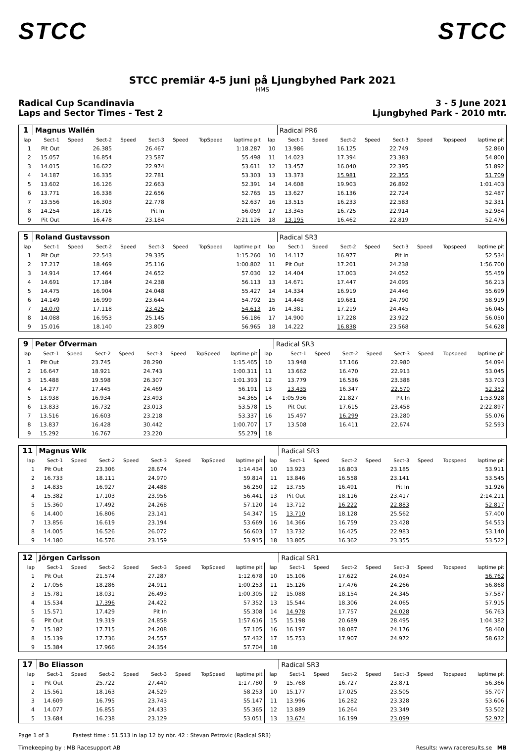STCC STCC
STCC premiär 4-5 juni på Ljungbyhed Park 2021
HMS
Radical Cup Scandinavia
Laps and Sector Times - Test 2
3 - 5 June 2021
Ljungbyhed Park - 2010 mtr.
| 1 | Magnus Wallén | | | | | | | | | Radical PR6 | | | | | | | |
| lap | Sect-1 | Speed | Sect-2 | Speed | Sect-3 | Speed | TopSpeed | laptime pit | lap | Sect-1 | Speed | Sect-2 | Speed | Sect-3 | Speed | Topspeed | laptime pit |
| 1 | Pit Out | | 26.385 | | 26.467 | | | 1:18.287 | 10 | 13.986 | | 16.125 | | 22.749 | | | 52.860 |
| 2 | 15.057 | | 16.854 | | 23.587 | | | 55.498 | 11 | 14.023 | | 17.394 | | 23.383 | | | 54.800 |
| 3 | 14.015 | | 16.622 | | 22.974 | | | 53.611 | 12 | 13.457 | | 16.040 | | 22.395 | | | 51.892 |
| 4 | 14.187 | | 16.335 | | 22.781 | | | 53.303 | 13 | 13.373 | | 15.981 | | 22.355 | | | 51.709 |
| 5 | 13.602 | | 16.126 | | 22.663 | | | 52.391 | 14 | 14.608 | | 19.903 | | 26.892 | | | 1:01.403 |
| 6 | 13.771 | | 16.338 | | 22.656 | | | 52.765 | 15 | 13.627 | | 16.136 | | 22.724 | | | 52.487 |
| 7 | 13.556 | | 16.303 | | 22.778 | | | 52.637 | 16 | 13.515 | | 16.233 | | 22.583 | | | 52.331 |
| 8 | 14.254 | | 18.716 | | Pit In | | | 56.059 | 17 | 13.345 | | 16.725 | | 22.914 | | | 52.984 |
| 9 | Pit Out | | 16.478 | | 23.184 | | | 2:21.126 | 18 | 13.195 | | 16.462 | | 22.819 | | | 52.476 |
| 5 | Roland Gustavsson | | | | | | | | | Radical SR3 | | | | | | | |
| lap | Sect-1 | Speed | Sect-2 | Speed | Sect-3 | Speed | TopSpeed | laptime pit | lap | Sect-1 | Speed | Sect-2 | Speed | Sect-3 | Speed | Topspeed | laptime pit |
| 1 | Pit Out | | 22.543 | | 29.335 | | | 1:15.260 | 10 | 14.117 | | 16.977 | | Pit In | | | 52.534 |
| 2 | 17.217 | | 18.469 | | 25.116 | | | 1:00.802 | 11 | Pit Out | | 17.201 | | 24.238 | | | 1:56.700 |
| 3 | 14.914 | | 17.464 | | 24.652 | | | 57.030 | 12 | 14.404 | | 17.003 | | 24.052 | | | 55.459 |
| 4 | 14.691 | | 17.184 | | 24.238 | | | 56.113 | 13 | 14.671 | | 17.447 | | 24.095 | | | 56.213 |
| 5 | 14.475 | | 16.904 | | 24.048 | | | 55.427 | 14 | 14.334 | | 16.919 | | 24.446 | | | 55.699 |
| 6 | 14.149 | | 16.999 | | 23.644 | | | 54.792 | 15 | 14.448 | | 19.681 | | 24.790 | | | 58.919 |
| 7 | 14.070 | | 17.118 | | 23.425 | | | 54.613 | 16 | 14.381 | | 17.219 | | 24.445 | | | 56.045 |
| 8 | 14.088 | | 16.953 | | 25.145 | | | 56.186 | 17 | 14.900 | | 17.228 | | 23.922 | | | 56.050 |
| 9 | 15.016 | | 18.140 | | 23.809 | | | 56.965 | 18 | 14.222 | | 16.838 | | 23.568 | | | 54.628 |
| 9 | Peter Öfverman | | | | | | | | | Radical SR3 | | | | | | | |
| lap | Sect-1 | Speed | Sect-2 | Speed | Sect-3 | Speed | TopSpeed | laptime pit | lap | Sect-1 | Speed | Sect-2 | Speed | Sect-3 | Speed | Topspeed | laptime pit |
| 1 | Pit Out | | 23.745 | | 28.290 | | | 1:15.465 | 10 | 13.948 | | 17.166 | | 22.980 | | | 54.094 |
| 2 | 16.647 | | 18.921 | | 24.743 | | | 1:00.311 | 11 | 13.662 | | 16.470 | | 22.913 | | | 53.045 |
| 3 | 15.488 | | 19.598 | | 26.307 | | | 1:01.393 | 12 | 13.779 | | 16.536 | | 23.388 | | | 53.703 |
| 4 | 14.277 | | 17.445 | | 24.469 | | | 56.191 | 13 | 13.435 | | 16.347 | | 22.570 | | | 52.352 |
| 5 | 13.938 | | 16.934 | | 23.493 | | | 54.365 | 14 | 1:05.936 | | 21.827 | | Pit In | | | 1:53.928 |
| 6 | 13.833 | | 16.732 | | 23.013 | | | 53.578 | 15 | Pit Out | | 17.615 | | 23.458 | | | 2:22.897 |
| 7 | 13.516 | | 16.603 | | 23.218 | | | 53.337 | 16 | 15.497 | | 16.299 | | 23.280 | | | 55.076 |
| 8 | 13.837 | | 16.428 | | 30.442 | | | 1:00.707 | 17 | 13.508 | | 16.411 | | 22.674 | | | 52.593 |
| 9 | 15.292 | | 16.767 | | 23.220 | | | 55.279 | 18 | | | | | | | | |
| 11 | Magnus Wik | | | | | | | | | Radical SR3 | | | | | | | |
| lap | Sect-1 | Speed | Sect-2 | Speed | Sect-3 | Speed | TopSpeed | laptime pit | lap | Sect-1 | Speed | Sect-2 | Speed | Sect-3 | Speed | Topspeed | laptime pit |
| 1 | Pit Out | | 23.306 | | 28.674 | | | 1:14.434 | 10 | 13.923 | | 16.803 | | 23.185 | | | 53.911 |
| 2 | 16.733 | | 18.111 | | 24.970 | | | 59.814 | 11 | 13.846 | | 16.558 | | 23.141 | | | 53.545 |
| 3 | 14.835 | | 16.927 | | 24.488 | | | 56.250 | 12 | 13.755 | | 16.491 | | Pit In | | | 51.926 |
| 4 | 15.382 | | 17.103 | | 23.956 | | | 56.441 | 13 | Pit Out | | 18.116 | | 23.417 | | | 2:14.211 |
| 5 | 15.360 | | 17.492 | | 24.268 | | | 57.120 | 14 | 13.712 | | 16.222 | | 22.883 | | | 52.817 |
| 6 | 14.400 | | 16.806 | | 23.141 | | | 54.347 | 15 | 13.710 | | 18.128 | | 25.562 | | | 57.400 |
| 7 | 13.856 | | 16.619 | | 23.194 | | | 53.669 | 16 | 14.366 | | 16.759 | | 23.428 | | | 54.553 |
| 8 | 14.005 | | 16.526 | | 26.072 | | | 56.603 | 17 | 13.732 | | 16.425 | | 22.983 | | | 53.140 |
| 9 | 14.180 | | 16.576 | | 23.159 | | | 53.915 | 18 | 13.805 | | 16.362 | | 23.355 | | | 53.522 |
| 12 | Jörgen Carlsson | | | | | | | | | Radical SR1 | | | | | | | |
| lap | Sect-1 | Speed | Sect-2 | Speed | Sect-3 | Speed | TopSpeed | laptime pit | lap | Sect-1 | Speed | Sect-2 | Speed | Sect-3 | Speed | Topspeed | laptime pit |
| 1 | Pit Out | | 21.574 | | 27.287 | | | 1:12.678 | 10 | 15.106 | | 17.622 | | 24.034 | | | 56.762 |
| 2 | 17.056 | | 18.286 | | 24.911 | | | 1:00.253 | 11 | 15.126 | | 17.476 | | 24.266 | | | 56.868 |
| 3 | 15.781 | | 18.031 | | 26.493 | | | 1:00.305 | 12 | 15.088 | | 18.154 | | 24.345 | | | 57.587 |
| 4 | 15.534 | | 17.396 | | 24.422 | | | 57.352 | 13 | 15.544 | | 18.306 | | 24.065 | | | 57.915 |
| 5 | 15.571 | | 17.429 | | Pit In | | | 55.308 | 14 | 14.978 | | 17.757 | | 24.028 | | | 56.763 |
| 6 | Pit Out | | 19.319 | | 24.858 | | | 1:57.616 | 15 | 15.198 | | 20.689 | | 28.495 | | | 1:04.382 |
| 7 | 15.182 | | 17.715 | | 24.208 | | | 57.105 | 16 | 16.197 | | 18.087 | | 24.176 | | | 58.460 |
| 8 | 15.139 | | 17.736 | | 24.557 | | | 57.432 | 17 | 15.753 | | 17.907 | | 24.972 | | | 58.632 |
| 9 | 15.384 | | 17.966 | | 24.354 | | | 57.704 | 18 | | | | | | | | |
| 17 | Bo Eliasson | | | | | | | | | Radical SR3 | | | | | | | |
| lap | Sect-1 | Speed | Sect-2 | Speed | Sect-3 | Speed | TopSpeed | laptime pit | lap | Sect-1 | Speed | Sect-2 | Speed | Sect-3 | Speed | Topspeed | laptime pit |
| 1 | Pit Out | | 25.722 | | 27.440 | | | 1:17.780 | 9 | 15.768 | | 16.727 | | 23.871 | | | 56.366 |
| 2 | 15.561 | | 18.163 | | 24.529 | | | 58.253 | 10 | 15.177 | | 17.025 | | 23.505 | | | 55.707 |
| 3 | 14.609 | | 16.795 | | 23.743 | | | 55.147 | 11 | 13.996 | | 16.282 | | 23.328 | | | 53.606 |
| 4 | 14.077 | | 16.855 | | 24.433 | | | 55.365 | 12 | 13.889 | | 16.264 | | 23.349 | | | 53.502 |
| 5 | 13.684 | | 16.238 | | 23.129 | | | 53.051 | 13 | 13.674 | | 16.199 | | 23.099 | | | 52.972 |
Page 1 of 3 Fastest time : 51.513 in lap 12 by nbr. 42 : Stevan Petrovic (Radical SR3)
Timekeeping by : MB Racesupport AB Results: www.raceresults.se MB